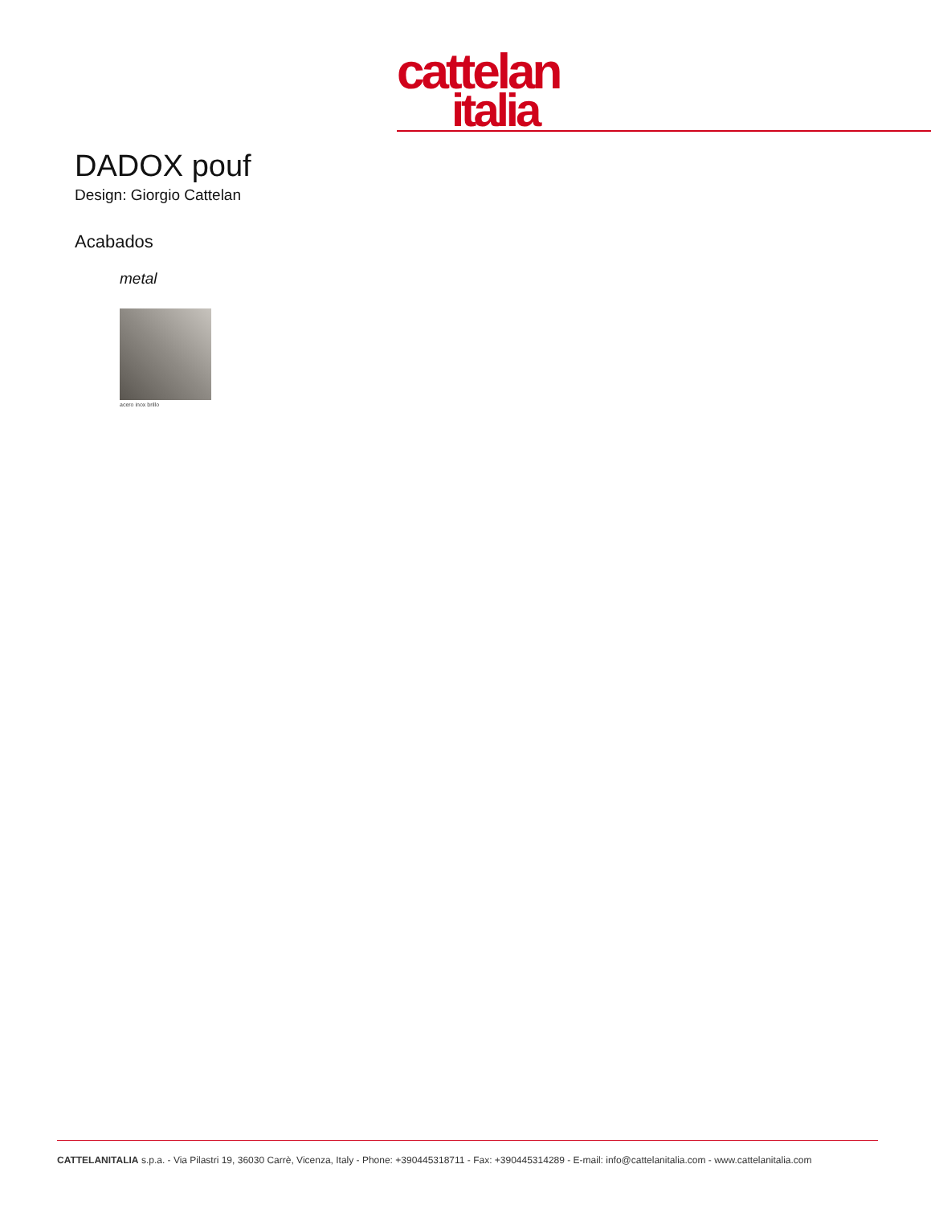cattelan
italia
DADOX pouf
Design: Giorgio Cattelan
Acabados
metal
acero inox brillo
CATTELANITALIA s.p.a. - Via Pilastri 19, 36030 Carrè, Vicenza, Italy - Phone: +390445318711 - Fax: +390445314289 - E-mail: info@cattelanitalia.com - www.cattelanitalia.com